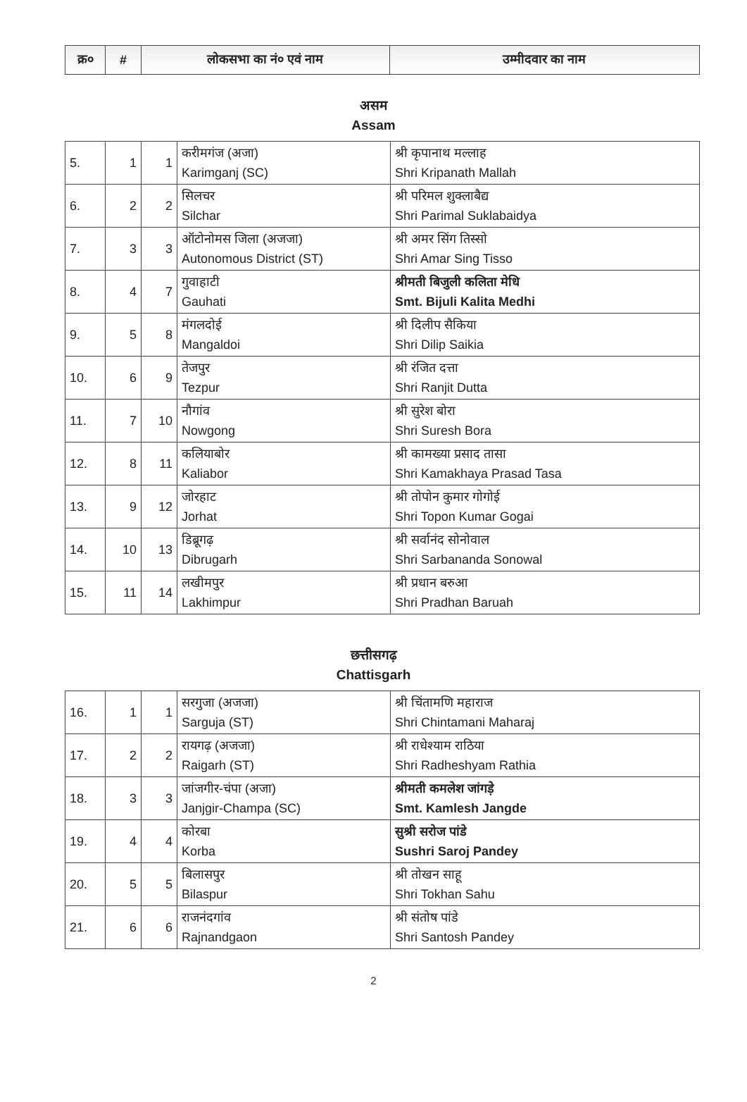| क्र० | # | लोकसभा का नं० एवं नाम | उम्मीदवार का नाम |
| --- | --- | --- | --- |
असम
Assam
| 5. | 1 | 1 | करीमगंज (अजा) Karimganj (SC) | श्री कृपानाथ मल्लाह Shri Kripanath Mallah |
| 6. | 2 | 2 | सिलचर Silchar | श्री परिमल शुक्लाबैद्य Shri Parimal Suklabaidya |
| 7. | 3 | 3 | ऑटोनोमस जिला (अजजा) Autonomous District (ST) | श्री अमर सिंग तिस्सो Shri Amar Sing Tisso |
| 8. | 4 | 7 | गुवाहाटी Gauhati | श्रीमती बिजुली कलिता मेधि Smt. Bijuli Kalita Medhi |
| 9. | 5 | 8 | मंगलदोई Mangaldoi | श्री दिलीप सैकिया Shri Dilip Saikia |
| 10. | 6 | 9 | तेजपुर Tezpur | श्री रंजित दत्ता Shri Ranjit Dutta |
| 11. | 7 | 10 | नौगांव Nowgong | श्री सुरेश बोरा Shri Suresh Bora |
| 12. | 8 | 11 | कलियाबोर Kaliabor | श्री कामख्या प्रसाद तासा Shri Kamakhaya Prasad Tasa |
| 13. | 9 | 12 | जोरहाट Jorhat | श्री तोपोन कुमार गोगोई Shri Topon Kumar Gogai |
| 14. | 10 | 13 | डिब्रूगढ़ Dibrugarh | श्री सर्वानंद सोनोवाल Shri Sarbananda Sonowal |
| 15. | 11 | 14 | लखीमपुर Lakhimpur | श्री प्रधान बरुआ Shri Pradhan Baruah |
छत्तीसगढ़
Chattisgarh
| 16. | 1 | 1 | सरगुजा (अजजा) Sarguja (ST) | श्री चिंतामणि महाराज Shri Chintamani Maharaj |
| 17. | 2 | 2 | रायगढ़ (अजजा) Raigarh (ST) | श्री राधेश्याम राठिया Shri Radheshyam Rathia |
| 18. | 3 | 3 | जांजगीर-चंपा (अजा) Janjgir-Champa (SC) | श्रीमती कमलेश जांगड़े Smt. Kamlesh Jangde |
| 19. | 4 | 4 | कोरबा Korba | सुश्री सरोज पांडे Sushri Saroj Pandey |
| 20. | 5 | 5 | बिलासपुर Bilaspur | श्री तोखन साहू Shri Tokhan Sahu |
| 21. | 6 | 6 | राजनंदगांव Rajnandgaon | श्री संतोष पांडे Shri Santosh Pandey |
2